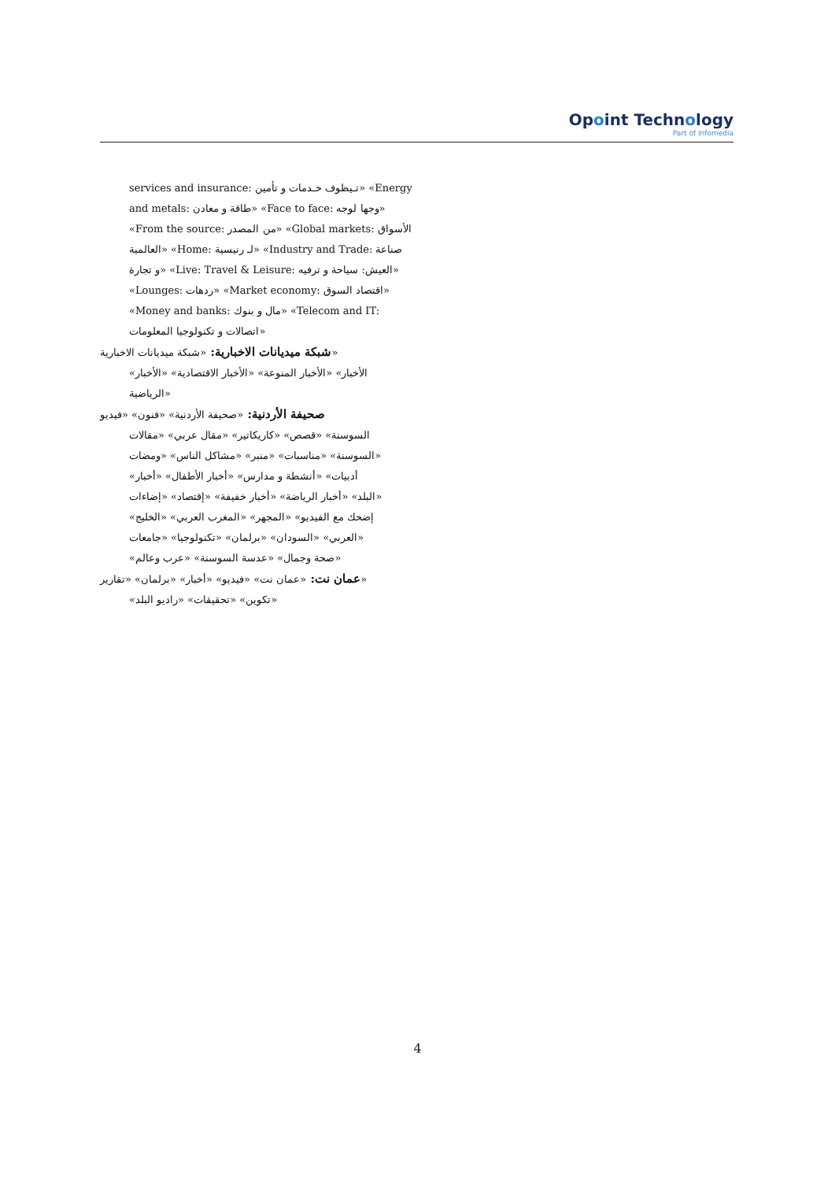Opoint Technology
Part of Infomedia
services and insurance: تـيظوف خـدمات و تأمين» «Energy
and metals: طاقة و معادن» «Face to face: وجها لوجه»
«From the source: من المصدر» «Global markets: الأسواق
العالمية» «Home: لـ رنيسية» «Industry and Trade: صناعة
و تجارة» «Live: Travel & Leisure: العيش: سياحة و ترفيه»
«Lounges: ردهات» «Market economy: اقتصاد السوق»
«Money and banks: مال و بنوك» «Telecom and IT:
اتصالات و تكنولوجيا المعلومات»
شبكة ميديانات الاخبارية: «شبكة ميديانات الاخبارية»
«الأخبار» «الأخبار المنوعة» «الأخبار الاقتصادية» «الأخبار
الرياضية»
صحيفة الأردنية: «صحيفة الأردنية» «فنون» «فيديو
السوسنة» «قصص» «كاريكاتير» «مقال عربي» «مقالات
السوسنة» «مناسبات» «منبر» «مشاكل الناس» «ومضات»
«أدبيات» «أنشطة و مدارس» «أخبار الأطفال» «أخبار
البلد» «أخبار الرياضة» «أخبار خفيفة» «إقتصاد» «إضاءات»
«إضحك مع الفيديو» «المجهر» «المغرب العربي» «الخليج
العربي» «السودان» «برلمان» «تكنولوجيا» «جامعات»
«صحة وجمال» «عدسة السوسنة» «عرب وعالم»
عمان نت: «عمان نت» «فيديو» «أخبار» «برلمان» «تقارير»
«تكوين» «تحقيقات» «راديو البلد»
4